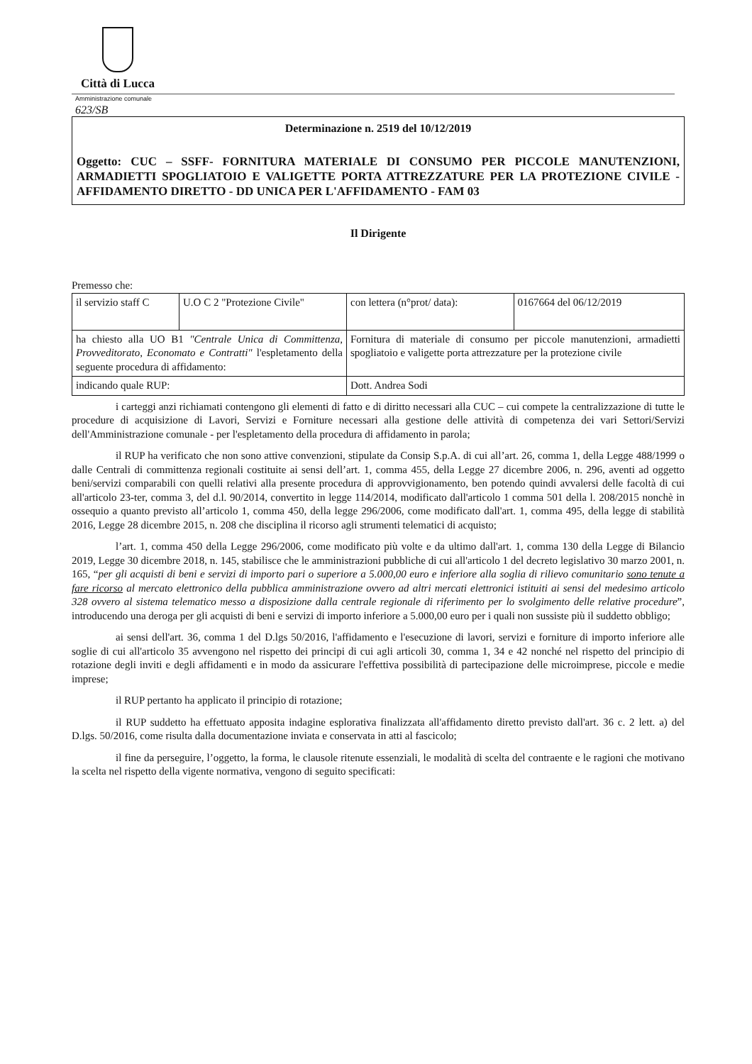Città di Lucca
Amministrazione comunale
623/SB
Determinazione n. 2519 del 10/12/2019
Oggetto: CUC – SSFF- FORNITURA MATERIALE DI CONSUMO PER PICCOLE MANUTENZIONI, ARMADIETTI SPOGLIATOIO E VALIGETTE PORTA ATTREZZATURE PER LA PROTEZIONE CIVILE - AFFIDAMENTO DIRETTO - DD UNICA PER L'AFFIDAMENTO - FAM 03
Il Dirigente
Premesso che:
| il servizio staff C | U.O C 2 "Protezione Civile" | con lettera (n°prot/ data): | 0167664 del 06/12/2019 |
| ha chiesto alla UO B1 "Centrale Unica di Committenza, Provveditorato, Economato e Contratti" l'espletamento della seguente procedura di affidamento: | | Fornitura di materiale di consumo per piccole manutenzioni, armadietti spogliatoio e valigette porta attrezzature per la protezione civile | |
| indicando quale RUP: | | Dott. Andrea Sodi | |
i carteggi anzi richiamati contengono gli elementi di fatto e di diritto necessari alla CUC – cui compete la centralizzazione di tutte le procedure di acquisizione di Lavori, Servizi e Forniture necessari alla gestione delle attività di competenza dei vari Settori/Servizi dell'Amministrazione comunale - per l'espletamento della procedura di affidamento in parola;
il RUP ha verificato che non sono attive convenzioni, stipulate da Consip S.p.A. di cui all’art. 26, comma 1, della Legge 488/1999 o dalle Centrali di committenza regionali costituite ai sensi dell’art. 1, comma 455, della Legge 27 dicembre 2006, n. 296, aventi ad oggetto beni/servizi comparabili con quelli relativi alla presente procedura di approvvigionamento, ben potendo quindi avvalersi delle facoltà di cui all'articolo 23-ter, comma 3, del d.l. 90/2014, convertito in legge 114/2014, modificato dall'articolo 1 comma 501 della l. 208/2015 nonchè in ossequio a quanto previsto all’articolo 1, comma 450, della legge 296/2006, come modificato dall'art. 1, comma 495, della legge di stabilità 2016, Legge 28 dicembre 2015, n. 208 che disciplina il ricorso agli strumenti telematici di acquisto;
l’art. 1, comma 450 della Legge 296/2006, come modificato più volte e da ultimo dall'art. 1, comma 130 della Legge di Bilancio 2019, Legge 30 dicembre 2018, n. 145, stabilisce che le amministrazioni pubbliche di cui all'articolo 1 del decreto legislativo 30 marzo 2001, n. 165, “per gli acquisti di beni e servizi di importo pari o superiore a 5.000,00 euro e inferiore alla soglia di rilievo comunitario sono tenute a fare ricorso al mercato elettronico della pubblica amministrazione ovvero ad altri mercati elettronici istituiti ai sensi del medesimo articolo 328 ovvero al sistema telematico messo a disposizione dalla centrale regionale di riferimento per lo svolgimento delle relative procedure”, introducendo una deroga per gli acquisti di beni e servizi di importo inferiore a 5.000,00 euro per i quali non sussiste più il suddetto obbligo;
ai sensi dell'art. 36, comma 1 del D.lgs 50/2016, l'affidamento e l'esecuzione di lavori, servizi e forniture di importo inferiore alle soglie di cui all'articolo 35 avvengono nel rispetto dei principi di cui agli articoli 30, comma 1, 34 e 42 nonché nel rispetto del principio di rotazione degli inviti e degli affidamenti e in modo da assicurare l'effettiva possibilità di partecipazione delle microimprese, piccole e medie imprese;
il RUP pertanto ha applicato il principio di rotazione;
il RUP suddetto ha effettuato apposita indagine esplorativa finalizzata all'affidamento diretto previsto dall'art. 36 c. 2 lett. a) del D.lgs. 50/2016, come risulta dalla documentazione inviata e conservata in atti al fascicolo;
il fine da perseguire, l’oggetto, la forma, le clausole ritenute essenziali, le modalità di scelta del contraente e le ragioni che motivano la scelta nel rispetto della vigente normativa, vengono di seguito specificati: